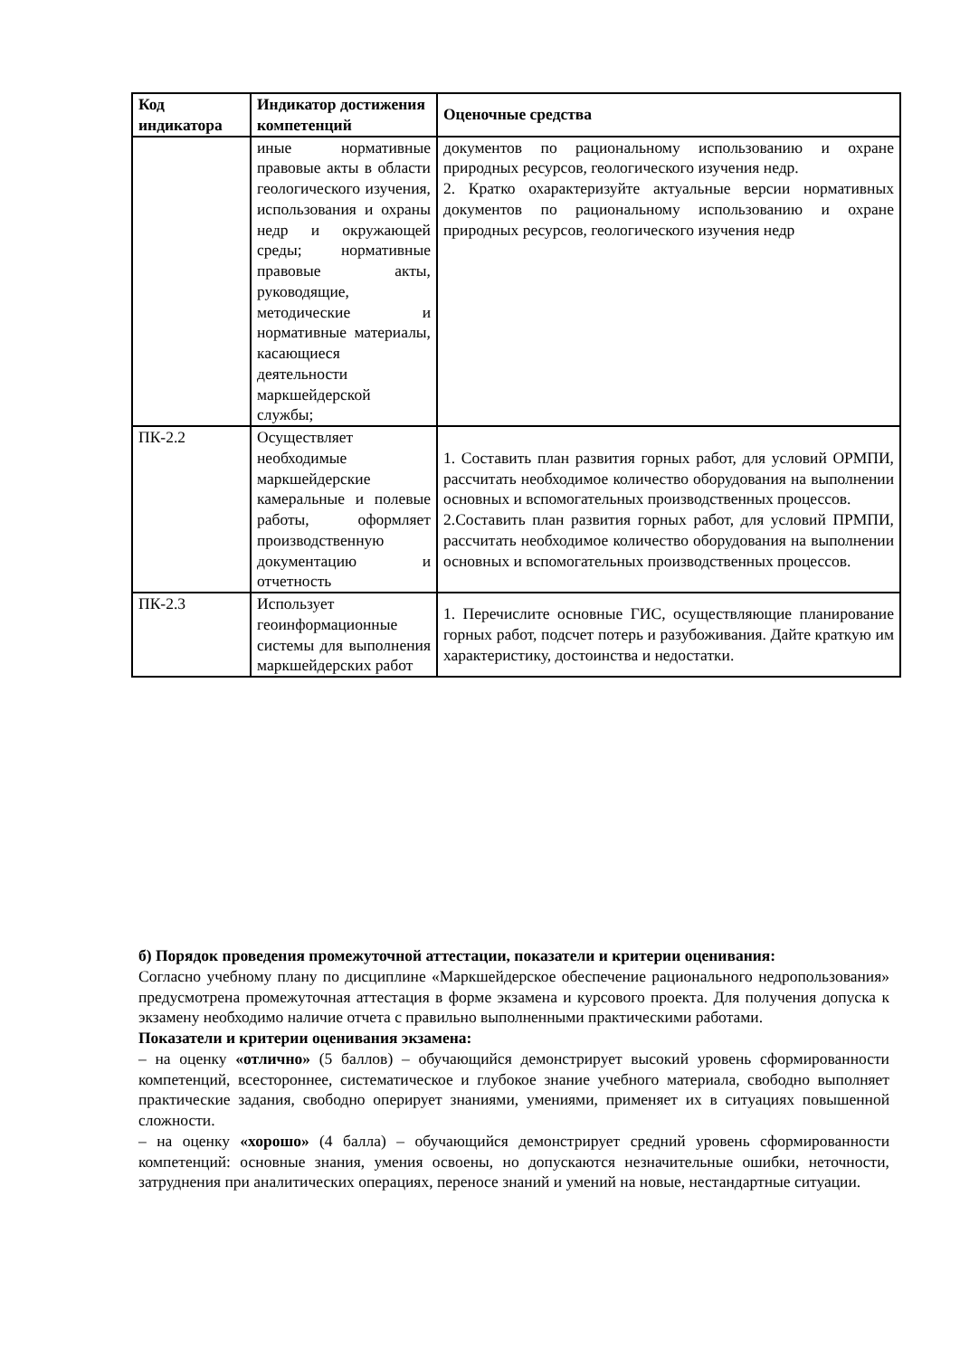| Код индикатора | Индикатор достижения компетенций | Оценочные средства |
| --- | --- | --- |
| | иные нормативные правовые акты в области геологического изучения, использования и охраны недр и окружающей среды; нормативные правовые акты, руководящие, методические и нормативные материалы, касающиеся деятельности маркшейдерской службы; | документов по рациональному использованию и охране природных ресурсов, геологического изучения недр. 2. Кратко охарактеризуйте актуальные версии нормативных документов по рациональному использованию и охране природных ресурсов, геологического изучения недр |
| ПК-2.2 | Осуществляет необходимые маркшейдерские камеральные и полевые работы, оформляет производственную документацию и отчетность | 1. Составить план развития горных работ, для условий ОРМПИ, рассчитать необходимое количество оборудования на выполнении основных и вспомогательных производственных процессов. 2.Составить план развития горных работ, для условий ПРМПИ, рассчитать необходимое количество оборудования на выполнении основных и вспомогательных производственных процессов. |
| ПК-2.3 | Использует геоинформационные системы для выполнения маркшейдерских работ | 1. Перечислите основные ГИС, осуществляющие планирование горных работ, подсчет потерь и разубоживания. Дайте краткую им характеристику, достоинства и недостатки. |
б) Порядок проведения промежуточной аттестации, показатели и критерии оценивания:
Согласно учебному плану по дисциплине «Маркшейдерское обеспечение рационального недропользования» предусмотрена промежуточная аттестация в форме экзамена и курсового проекта. Для получения допуска к экзамену необходимо наличие отчета с правильно выполненными практическими работами.
Показатели и критерии оценивания экзамена:
– на оценку «отлично» (5 баллов) – обучающийся демонстрирует высокий уровень сформированности компетенций, всестороннее, систематическое и глубокое знание учебного материала, свободно выполняет практические задания, свободно оперирует знаниями, умениями, применяет их в ситуациях повышенной сложности.
– на оценку «хорошо» (4 балла) – обучающийся демонстрирует средний уровень сформированности компетенций: основные знания, умения освоены, но допускаются незначительные ошибки, неточности, затруднения при аналитических операциях, переносе знаний и умений на новые, нестандартные ситуации.